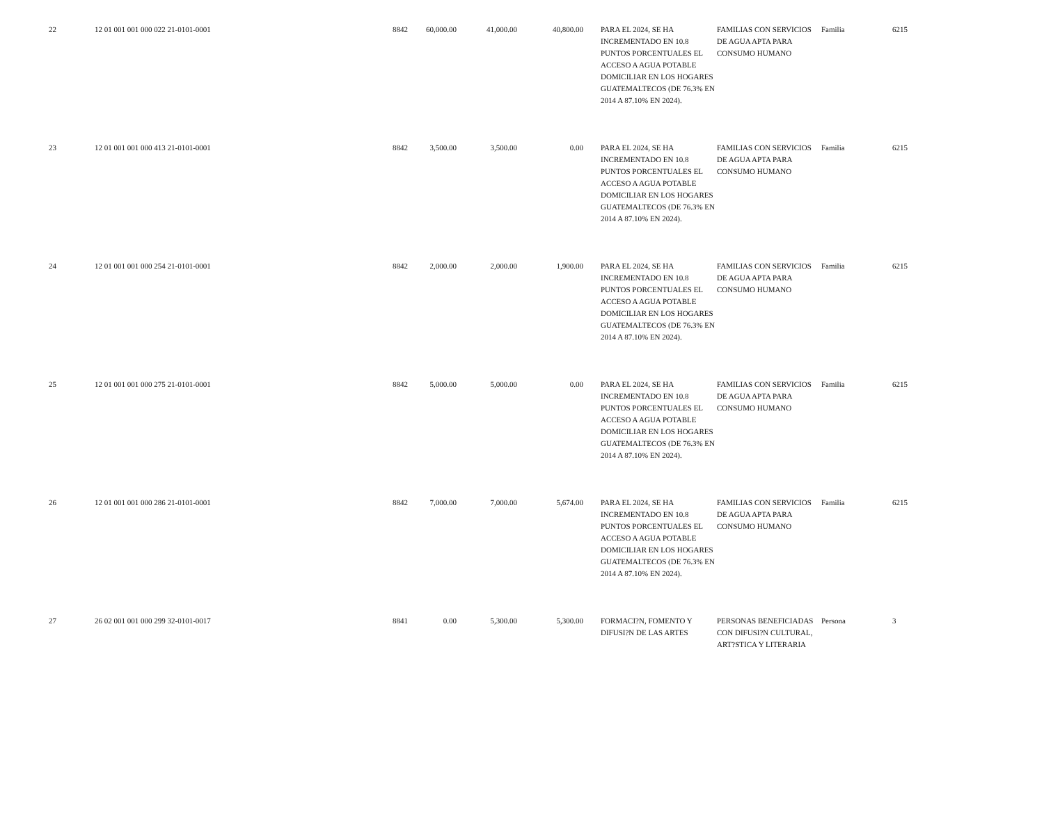| 22 | 12 01 001 001 000 022 21-0101-0001 | 8842 | 60,000.00 | 41,000.00 | 40,800.00 | | PARA EL 2024, SE HA INCREMENTADO EN 10.8 PUNTOS PORCENTUALES EL ACCESO A AGUA POTABLE DOMICILIAR EN LOS HOGARES GUATEMALTECOS (DE 76.3% EN 2014 A 87.10% EN 2024). | FAMILIAS CON SERVICIOS DE AGUA APTA PARA CONSUMO HUMANO | Familia | 6215 |
| 23 | 12 01 001 001 000 413 21-0101-0001 | 8842 | 3,500.00 | 3,500.00 | 0.00 | | PARA EL 2024, SE HA INCREMENTADO EN 10.8 PUNTOS PORCENTUALES EL ACCESO A AGUA POTABLE DOMICILIAR EN LOS HOGARES GUATEMALTECOS (DE 76.3% EN 2014 A 87.10% EN 2024). | FAMILIAS CON SERVICIOS DE AGUA APTA PARA CONSUMO HUMANO | Familia | 6215 |
| 24 | 12 01 001 001 000 254 21-0101-0001 | 8842 | 2,000.00 | 2,000.00 | 1,900.00 | | PARA EL 2024, SE HA INCREMENTADO EN 10.8 PUNTOS PORCENTUALES EL ACCESO A AGUA POTABLE DOMICILIAR EN LOS HOGARES GUATEMALTECOS (DE 76.3% EN 2014 A 87.10% EN 2024). | FAMILIAS CON SERVICIOS DE AGUA APTA PARA CONSUMO HUMANO | Familia | 6215 |
| 25 | 12 01 001 001 000 275 21-0101-0001 | 8842 | 5,000.00 | 5,000.00 | 0.00 | | PARA EL 2024, SE HA INCREMENTADO EN 10.8 PUNTOS PORCENTUALES EL ACCESO A AGUA POTABLE DOMICILIAR EN LOS HOGARES GUATEMALTECOS (DE 76.3% EN 2014 A 87.10% EN 2024). | FAMILIAS CON SERVICIOS DE AGUA APTA PARA CONSUMO HUMANO | Familia | 6215 |
| 26 | 12 01 001 001 000 286 21-0101-0001 | 8842 | 7,000.00 | 7,000.00 | 5,674.00 | | PARA EL 2024, SE HA INCREMENTADO EN 10.8 PUNTOS PORCENTUALES EL ACCESO A AGUA POTABLE DOMICILIAR EN LOS HOGARES GUATEMALTECOS (DE 76.3% EN 2014 A 87.10% EN 2024). | FAMILIAS CON SERVICIOS DE AGUA APTA PARA CONSUMO HUMANO | Familia | 6215 |
| 27 | 26 02 001 001 000 299 32-0101-0017 | 8841 | 0.00 | 5,300.00 | 5,300.00 | | FORMACI?N, FOMENTO Y DIFUSI?N DE LAS ARTES | PERSONAS BENEFICIADAS CON DIFUSI?N CULTURAL, ART?STICA Y LITERARIA | Persona | 3 |